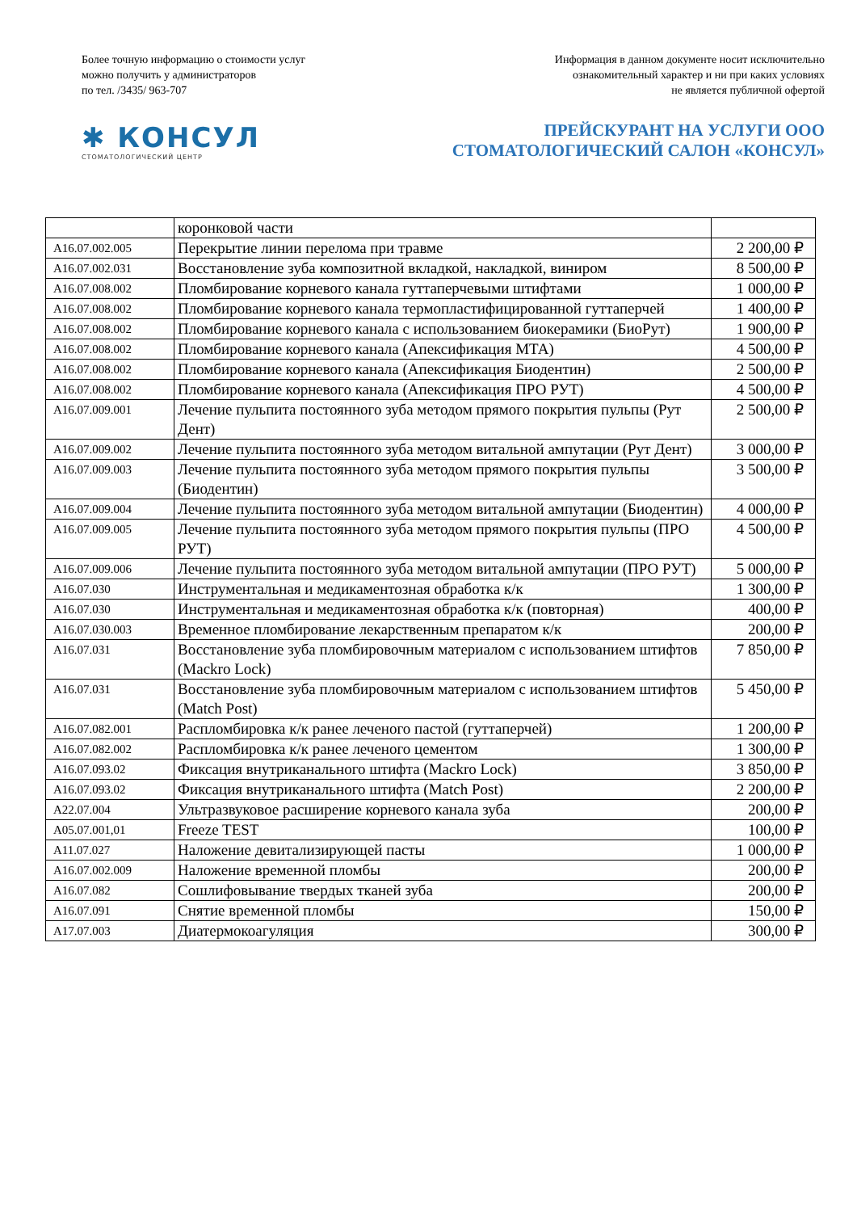Более точную информацию о стоимости услуг
можно получить у администраторов
по тел. /3435/ 963-707
Информация в данном документе носит исключительно
ознакомительный характер и ни при каких условиях
не является публичной офертой
✱ КОНСУЛ
СТОМАТОЛОГИЧЕСКИЙ ЦЕНТР
ПРЕЙСКУРАНТ НА УСЛУГИ ООО
СТОМАТОЛОГИЧЕСКИЙ САЛОН «КОНСУЛ»
| | коронковой части | |
| A16.07.002.005 | Перекрытие линии перелома при травме | 2 200,00 ₽ |
| A16.07.002.031 | Восстановление зуба композитной вкладкой, накладкой, виниром | 8 500,00 ₽ |
| A16.07.008.002 | Пломбирование корневого канала гуттаперчевыми штифтами | 1 000,00 ₽ |
| A16.07.008.002 | Пломбирование корневого канала термопластифицированной гуттаперчей | 1 400,00 ₽ |
| A16.07.008.002 | Пломбирование корневого канала с использованием биокерамики (БиоРут) | 1 900,00 ₽ |
| A16.07.008.002 | Пломбирование корневого канала (Апексификация МТА) | 4 500,00 ₽ |
| A16.07.008.002 | Пломбирование корневого канала (Апексификация Биодентин) | 2 500,00 ₽ |
| A16.07.008.002 | Пломбирование корневого канала (Апексификация ПРО РУТ) | 4 500,00 ₽ |
| A16.07.009.001 | Лечение пульпита постоянного зуба методом прямого покрытия пульпы (Рут Дент) | 2 500,00 ₽ |
| A16.07.009.002 | Лечение пульпита постоянного зуба методом витальной ампутации (Рут Дент) | 3 000,00 ₽ |
| A16.07.009.003 | Лечение пульпита постоянного зуба методом прямого покрытия пульпы (Биодентин) | 3 500,00 ₽ |
| A16.07.009.004 | Лечение пульпита постоянного зуба методом витальной ампутации (Биодентин) | 4 000,00 ₽ |
| A16.07.009.005 | Лечение пульпита постоянного зуба методом прямого покрытия пульпы (ПРО РУТ) | 4 500,00 ₽ |
| A16.07.009.006 | Лечение пульпита постоянного зуба методом витальной ампутации (ПРО РУТ) | 5 000,00 ₽ |
| A16.07.030 | Инструментальная и медикаментозная обработка к/к | 1 300,00 ₽ |
| A16.07.030 | Инструментальная и медикаментозная обработка к/к (повторная) | 400,00 ₽ |
| A16.07.030.003 | Временное пломбирование лекарственным препаратом к/к | 200,00 ₽ |
| A16.07.031 | Восстановление зуба пломбировочным материалом с использованием штифтов (Mackro Lock) | 7 850,00 ₽ |
| A16.07.031 | Восстановление зуба пломбировочным материалом с использованием штифтов (Match Post) | 5 450,00 ₽ |
| A16.07.082.001 | Распломбировка к/к ранее леченого пастой (гуттаперчей) | 1 200,00 ₽ |
| A16.07.082.002 | Распломбировка к/к ранее леченого цементом | 1 300,00 ₽ |
| A16.07.093.02 | Фиксация внутриканального штифта (Mackro Lock) | 3 850,00 ₽ |
| A16.07.093.02 | Фиксация внутриканального штифта (Match Post) | 2 200,00 ₽ |
| A22.07.004 | Ультразвуковое расширение корневого канала зуба | 200,00 ₽ |
| A05.07.001,01 | Freeze TEST | 100,00 ₽ |
| A11.07.027 | Наложение девитализирующей пасты | 1 000,00 ₽ |
| A16.07.002.009 | Наложение временной пломбы | 200,00 ₽ |
| A16.07.082 | Сошлифовывание твердых тканей зуба | 200,00 ₽ |
| A16.07.091 | Снятие временной пломбы | 150,00 ₽ |
| A17.07.003 | Диатермокоагуляция | 300,00 ₽ |